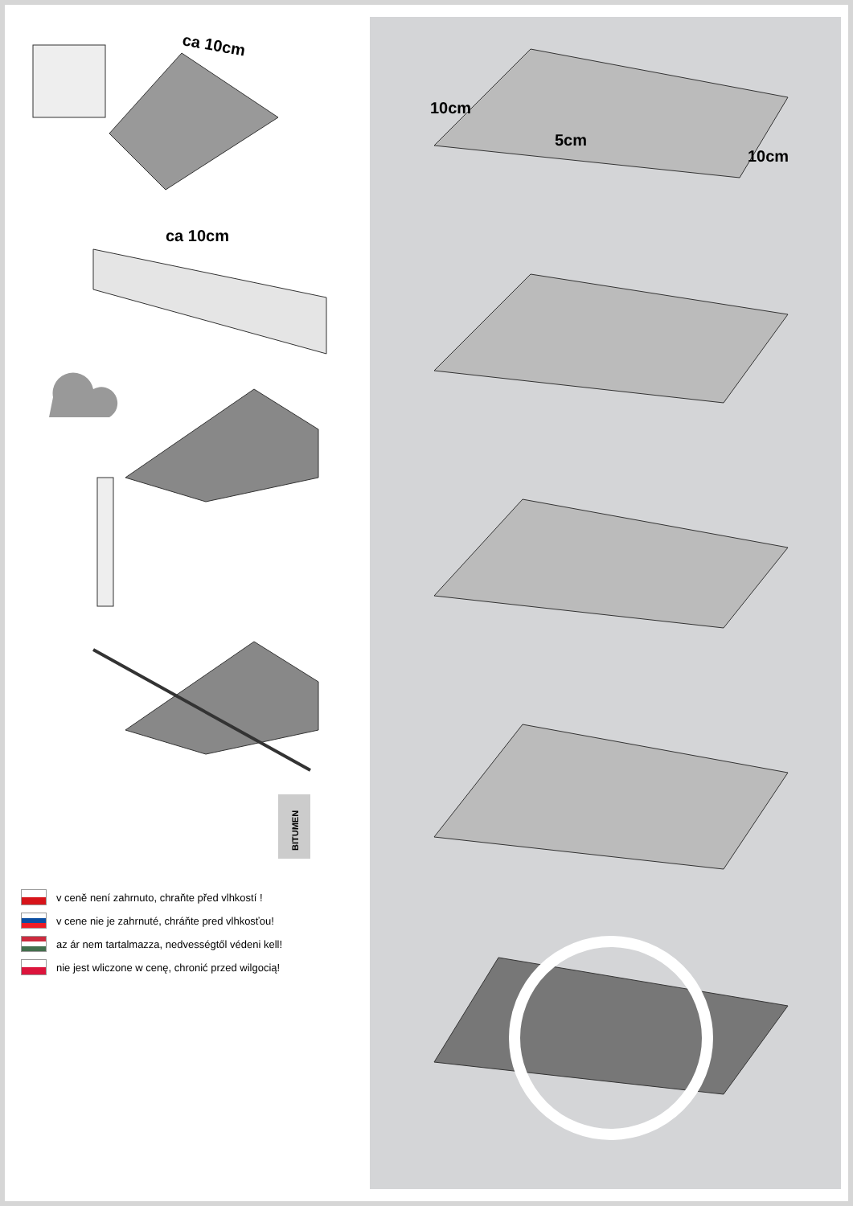ca 10cm
ca 10cm
BITUMEN
v ceně není zahrnuto, chraňte před vlhkostí !
v cene nie je zahrnuté, chráňte pred vlhkosťou!
az ár nem tartalmazza, nedvességtől védeni kell!
nie jest wliczone w cenę, chronić przed wilgocią!
10cm
5cm
10cm